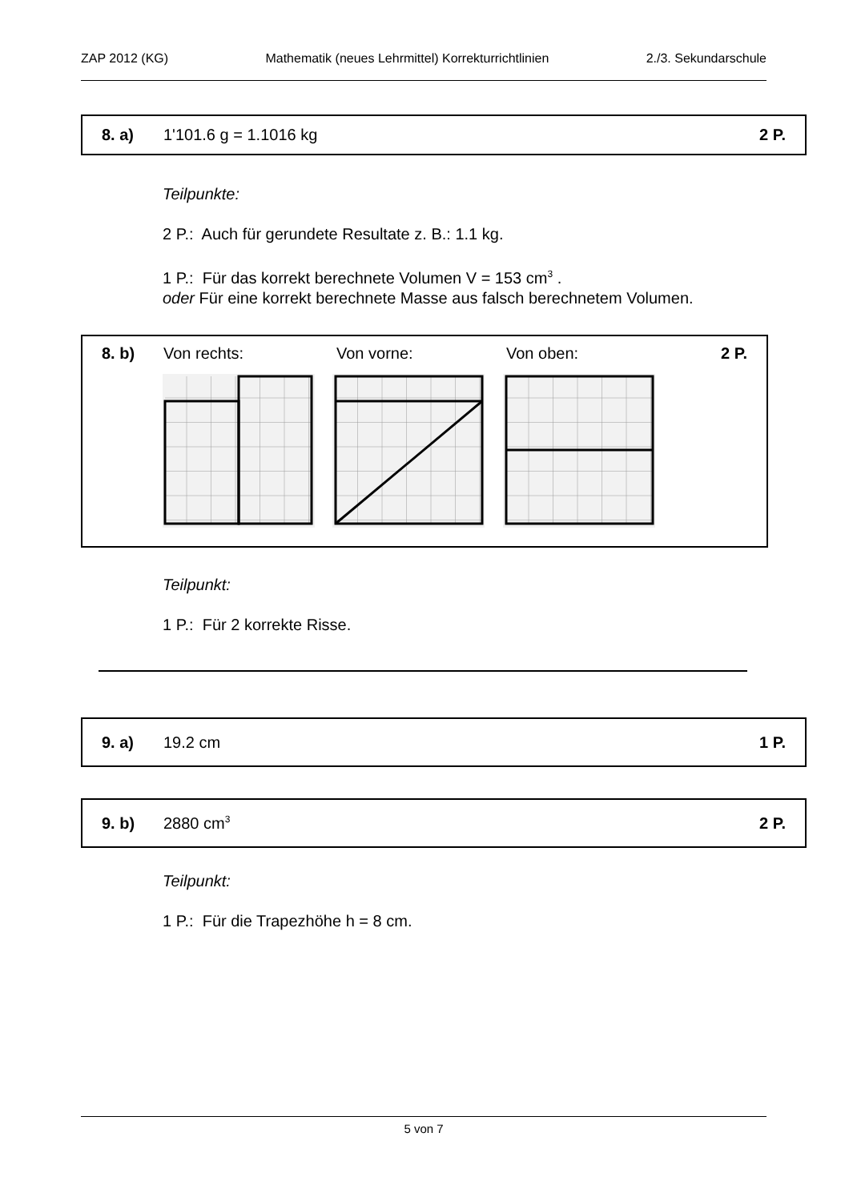ZAP 2012 (KG) Mathematik (neues Lehrmittel) Korrekturrichtlinien 2./3. Sekundarschule
8. a) 1'101.6 g = 1.1016 kg 2 P.
Teilpunkte:
2 P.: Auch für gerundete Resultate z. B.: 1.1 kg.
1 P.: Für das korrekt berechnete Volumen V = 153 cm<sup>3</sup> .
oder Für eine korrekt berechnete Masse aus falsch berechnetem Volumen.
8. b) Von rechts: Von vorne: Von oben: 2 P.
Teilpunkt:
1 P.: Für 2 korrekte Risse.
9. a) 19.2 cm 1 P.
9. b) 2880 cm<sup>3</sup> 2 P.
Teilpunkt:
1 P.: Für die Trapezhöhe h = 8 cm.
5 von 7